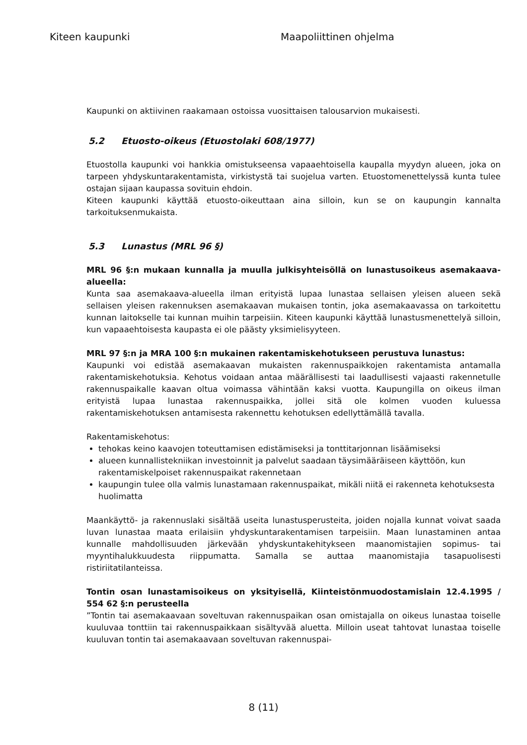Kiteen kaupunki Maapoliittinen ohjelma
Kaupunki on aktiivinen raakamaan ostoissa vuosittaisen talousarvion mukaisesti.
5.2 Etuosto-oikeus (Etuostolaki 608/1977)
Etuostolla kaupunki voi hankkia omistukseensa vapaaehtoisella kaupalla myydyn alueen, joka on tarpeen yhdyskuntarakentamista, virkistystä tai suojelua varten. Etuostomenettelyssä kunta tulee ostajan sijaan kaupassa sovituin ehdoin.
Kiteen kaupunki käyttää etuosto-oikeuttaan aina silloin, kun se on kaupungin kannalta tarkoituksenmukaista.
5.3 Lunastus (MRL 96 §)
MRL 96 §:n mukaan kunnalla ja muulla julkisyhteisöllä on lunastusoikeus asemakaava-alueella:
Kunta saa asemakaava-alueella ilman erityistä lupaa lunastaa sellaisen yleisen alueen sekä sellaisen yleisen rakennuksen asemakaavan mukaisen tontin, joka asemakaavassa on tarkoitettu kunnan laitokselle tai kunnan muihin tarpeisiin. Kiteen kaupunki käyttää lunastusmenettelyä silloin, kun vapaaehtoisesta kaupasta ei ole päästy yksimielisyyteen.
MRL 97 §:n ja MRA 100 §:n mukainen rakentamiskehotukseen perustuva lunastus:
Kaupunki voi edistää asemakaavan mukaisten rakennuspaikkojen rakentamista antamalla rakentamiskehotuksia. Kehotus voidaan antaa määrällisesti tai laadullisesti vajaasti rakennetulle rakennuspaikalle kaavan oltua voimassa vähintään kaksi vuotta. Kaupungilla on oikeus ilman erityistä lupaa lunastaa rakennuspaikka, jollei sitä ole kolmen vuoden kuluessa rakentamiskehotuksen antamisesta rakennettu kehotuksen edellyttämällä tavalla.
Rakentamiskehotus:
tehokas keino kaavojen toteuttamisen edistämiseksi ja tonttitarjonnan lisäämiseksi
alueen kunnallistekniikan investoinnit ja palvelut saadaan täysimääräiseen käyttöön, kun rakentamiskelpoiset rakennuspaikat rakennetaan
kaupungin tulee olla valmis lunastamaan rakennuspaikat, mikäli niitä ei rakenneta kehotuksesta huolimatta
Maankäyttö- ja rakennuslaki sisältää useita lunastusperusteita, joiden nojalla kunnat voivat saada luvan lunastaa maata erilaisiin yhdyskuntarakentamisen tarpeisiin. Maan lunastaminen antaa kunnalle mahdollisuuden järkevään yhdyskuntakehitykseen maanomistajien sopimus- tai myyntihalukkuudesta riippumatta. Samalla se auttaa maanomistajia tasapuolisesti ristiriitatilanteissa.
Tontin osan lunastamisoikeus on yksityisellä, Kiinteistönmuodostamislain 12.4.1995 / 554 62 §:n perusteella
”Tontin tai asemakaavaan soveltuvan rakennuspaikan osan omistajalla on oikeus lunastaa toiselle kuuluvaa tonttiin tai rakennuspaikkaan sisältyvää aluetta. Milloin useat tahtovat lunastaa toiselle kuuluvan tontin tai asemakaavaan soveltuvan rakennuspai-
8 (11)